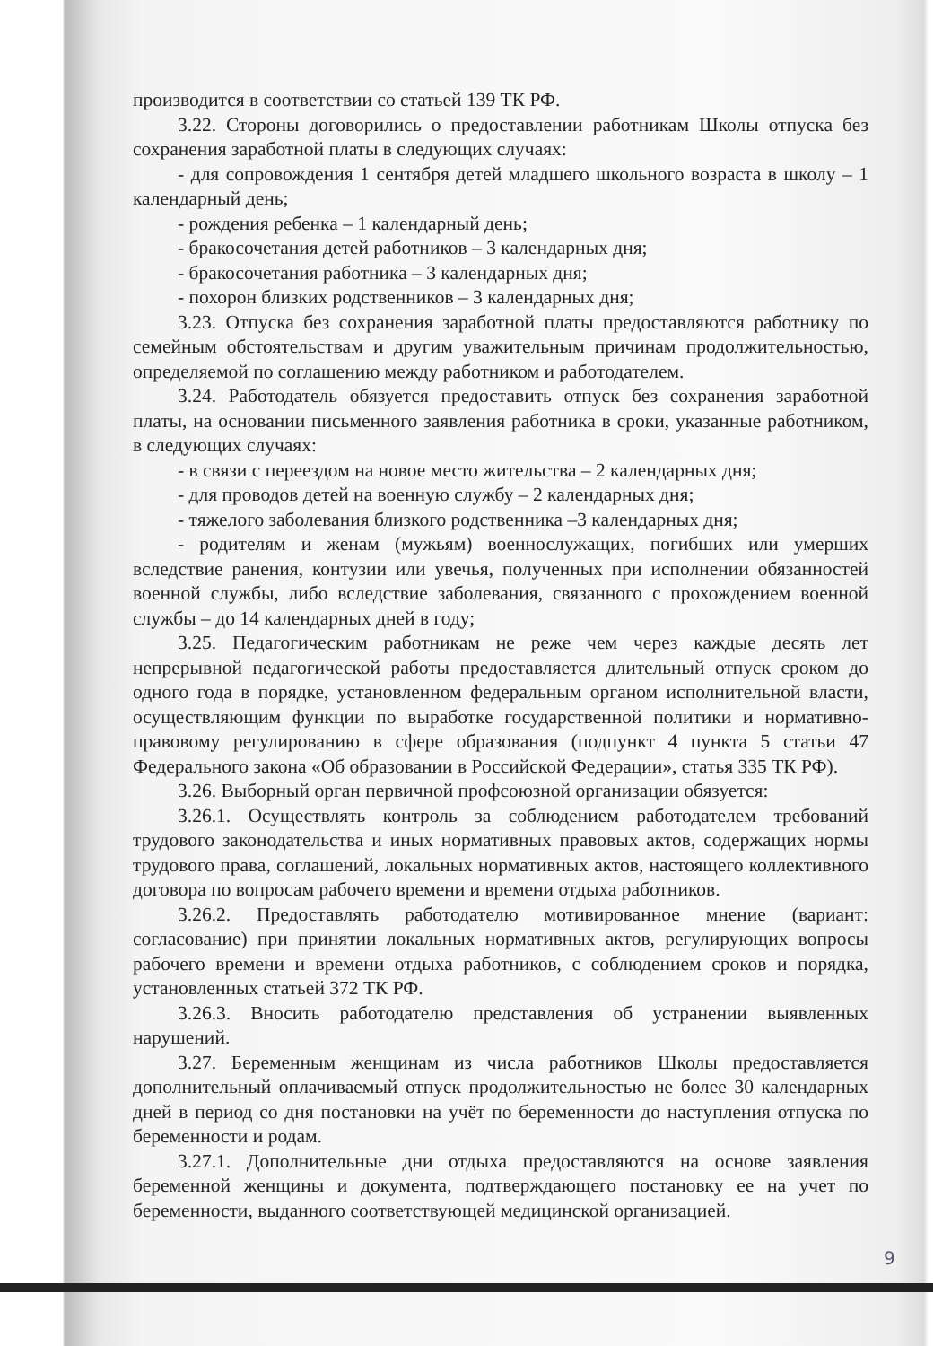производится в соответствии со статьей 139 ТК РФ.
3.22. Стороны договорились о предоставлении работникам Школы отпуска без сохранения заработной платы в следующих случаях:
- для сопровождения 1 сентября детей младшего школьного возраста в школу – 1 календарный день;
- рождения ребенка – 1 календарный день;
- бракосочетания детей работников – 3 календарных дня;
- бракосочетания работника – 3 календарных дня;
- похорон близких родственников – 3 календарных дня;
3.23. Отпуска без сохранения заработной платы предоставляются работнику по семейным обстоятельствам и другим уважительным причинам продолжительностью, определяемой по соглашению между работником и работодателем.
3.24. Работодатель обязуется предоставить отпуск без сохранения заработной платы, на основании письменного заявления работника в сроки, указанные работником, в следующих случаях:
- в связи с переездом на новое место жительства – 2 календарных дня;
- для проводов детей на военную службу – 2 календарных дня;
- тяжелого заболевания близкого родственника –3 календарных дня;
- родителям и женам (мужьям) военнослужащих, погибших или умерших вследствие ранения, контузии или увечья, полученных при исполнении обязанностей военной службы, либо вследствие заболевания, связанного с прохождением военной службы – до 14 календарных дней в году;
3.25. Педагогическим работникам не реже чем через каждые десять лет непрерывной педагогической работы предоставляется длительный отпуск сроком до одного года в порядке, установленном федеральным органом исполнительной власти, осуществляющим функции по выработке государственной политики и нормативно-правовому регулированию в сфере образования (подпункт 4 пункта 5 статьи 47 Федерального закона «Об образовании в Российской Федерации», статья 335 ТК РФ).
3.26. Выборный орган первичной профсоюзной организации обязуется:
3.26.1. Осуществлять контроль за соблюдением работодателем требований трудового законодательства и иных нормативных правовых актов, содержащих нормы трудового права, соглашений, локальных нормативных актов, настоящего коллективного договора по вопросам рабочего времени и времени отдыха работников.
3.26.2. Предоставлять работодателю мотивированное мнение (вариант: согласование) при принятии локальных нормативных актов, регулирующих вопросы рабочего времени и времени отдыха работников, с соблюдением сроков и порядка, установленных статьей 372 ТК РФ.
3.26.3. Вносить работодателю представления об устранении выявленных нарушений.
3.27. Беременным женщинам из числа работников Школы предоставляется дополнительный оплачиваемый отпуск продолжительностью не более 30 календарных дней в период со дня постановки на учёт по беременности до наступления отпуска по беременности и родам.
3.27.1. Дополнительные дни отдыха предоставляются на основе заявления беременной женщины и документа, подтверждающего постановку ее на учет по беременности, выданного соответствующей медицинской организацией.
9